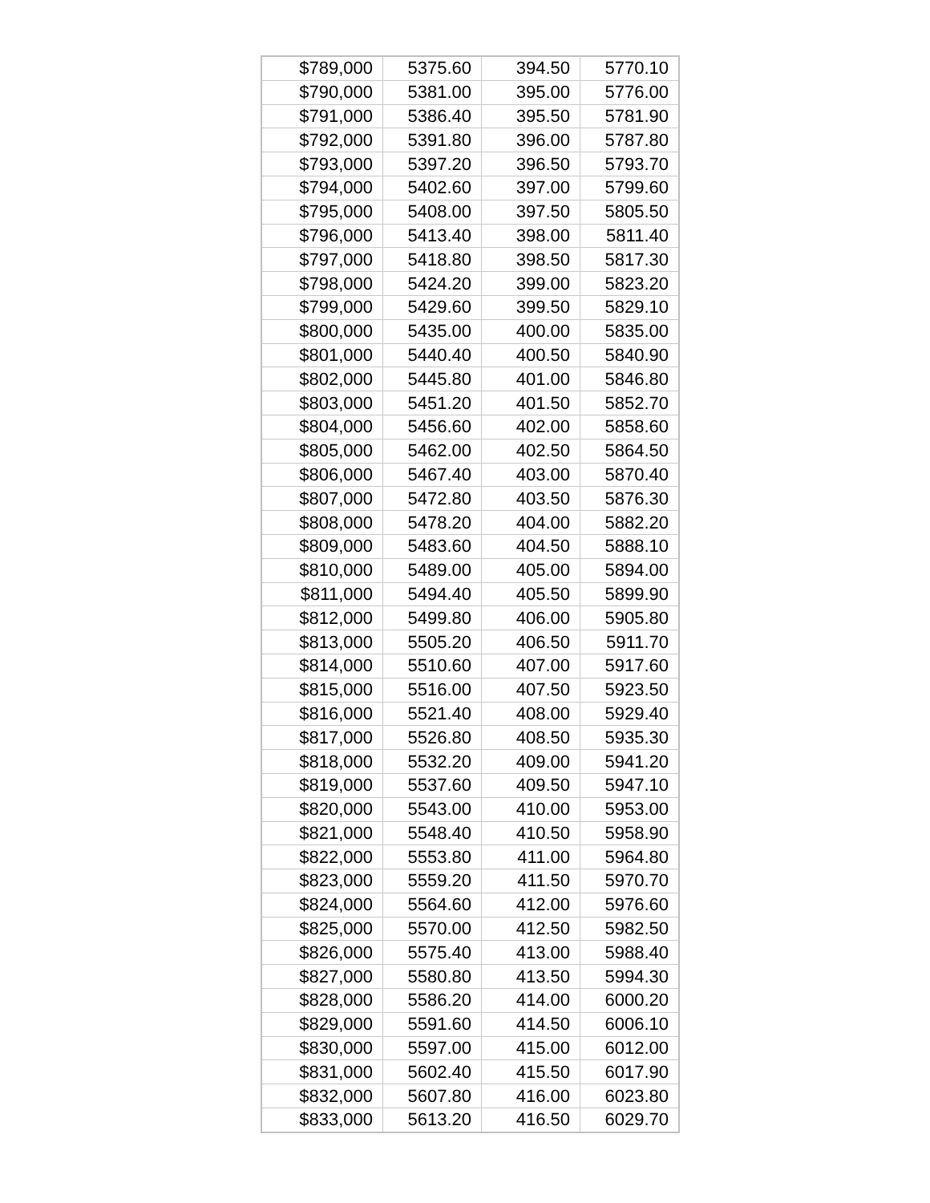| $789,000 | 5375.60 | 394.50 | 5770.10 |
| $790,000 | 5381.00 | 395.00 | 5776.00 |
| $791,000 | 5386.40 | 395.50 | 5781.90 |
| $792,000 | 5391.80 | 396.00 | 5787.80 |
| $793,000 | 5397.20 | 396.50 | 5793.70 |
| $794,000 | 5402.60 | 397.00 | 5799.60 |
| $795,000 | 5408.00 | 397.50 | 5805.50 |
| $796,000 | 5413.40 | 398.00 | 5811.40 |
| $797,000 | 5418.80 | 398.50 | 5817.30 |
| $798,000 | 5424.20 | 399.00 | 5823.20 |
| $799,000 | 5429.60 | 399.50 | 5829.10 |
| $800,000 | 5435.00 | 400.00 | 5835.00 |
| $801,000 | 5440.40 | 400.50 | 5840.90 |
| $802,000 | 5445.80 | 401.00 | 5846.80 |
| $803,000 | 5451.20 | 401.50 | 5852.70 |
| $804,000 | 5456.60 | 402.00 | 5858.60 |
| $805,000 | 5462.00 | 402.50 | 5864.50 |
| $806,000 | 5467.40 | 403.00 | 5870.40 |
| $807,000 | 5472.80 | 403.50 | 5876.30 |
| $808,000 | 5478.20 | 404.00 | 5882.20 |
| $809,000 | 5483.60 | 404.50 | 5888.10 |
| $810,000 | 5489.00 | 405.00 | 5894.00 |
| $811,000 | 5494.40 | 405.50 | 5899.90 |
| $812,000 | 5499.80 | 406.00 | 5905.80 |
| $813,000 | 5505.20 | 406.50 | 5911.70 |
| $814,000 | 5510.60 | 407.00 | 5917.60 |
| $815,000 | 5516.00 | 407.50 | 5923.50 |
| $816,000 | 5521.40 | 408.00 | 5929.40 |
| $817,000 | 5526.80 | 408.50 | 5935.30 |
| $818,000 | 5532.20 | 409.00 | 5941.20 |
| $819,000 | 5537.60 | 409.50 | 5947.10 |
| $820,000 | 5543.00 | 410.00 | 5953.00 |
| $821,000 | 5548.40 | 410.50 | 5958.90 |
| $822,000 | 5553.80 | 411.00 | 5964.80 |
| $823,000 | 5559.20 | 411.50 | 5970.70 |
| $824,000 | 5564.60 | 412.00 | 5976.60 |
| $825,000 | 5570.00 | 412.50 | 5982.50 |
| $826,000 | 5575.40 | 413.00 | 5988.40 |
| $827,000 | 5580.80 | 413.50 | 5994.30 |
| $828,000 | 5586.20 | 414.00 | 6000.20 |
| $829,000 | 5591.60 | 414.50 | 6006.10 |
| $830,000 | 5597.00 | 415.00 | 6012.00 |
| $831,000 | 5602.40 | 415.50 | 6017.90 |
| $832,000 | 5607.80 | 416.00 | 6023.80 |
| $833,000 | 5613.20 | 416.50 | 6029.70 |